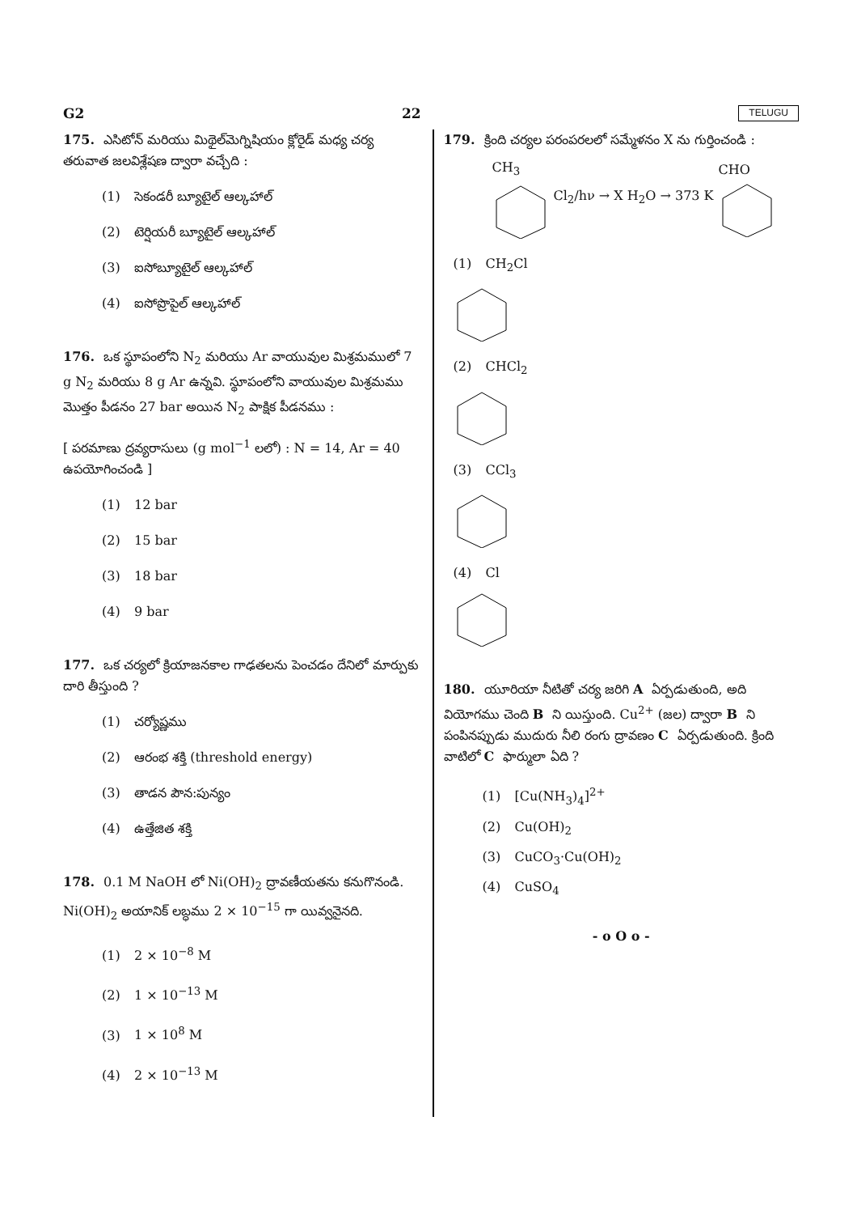G2 22 TELUGU
175. ఎసిటోన్ మరియు మిథైల్‌మెగ్నిషియం క్లోరైడ్ మధ్య చర్య తరువాత జలవిశ్లేషణ ద్వారా వచ్చేది :
(1) సెకండరీ బ్యూటైల్ ఆల్కహాల్
(2) టెర్షియరీ బ్యూటైల్ ఆల్కహాల్
(3) ఐసోబ్యూటైల్ ఆల్కహాల్
(4) ఐసోప్రొపైల్ ఆల్కహాల్
176. ఒక స్థూపంలోని N<sub>2</sub> మరియు Ar వాయువుల మిశ్రమములో 7 g N<sub>2</sub> మరియు 8 g Ar ఉన్నవి. స్థూపంలోని వాయువుల మిశ్రమము మొత్తం పీడనం 27 bar అయిన N<sub>2</sub> పాక్షిక పీడనము :
[ పరమాణు ద్రవ్యరాసులు (g mol<sup>−1</sup> లలో) : N = 14, Ar = 40 ఉపయోగించండి ]
(1) 12 bar
(2) 15 bar
(3) 18 bar
(4) 9 bar
177. ఒక చర్యలో క్రియాజనకాల గాఢతలను పెంచడం దేనిలో మార్పుకు దారి తీస్తుంది ?
(1) చర్యోష్ణము
(2) ఆరంభ శక్తి (threshold energy)
(3) తాడన పౌన:పున్యం
(4) ఉత్తేజిత శక్తి
178. 0.1 M NaOH లో Ni(OH)<sub>2</sub> ద్రావణీయతను కనుగొనండి. Ni(OH)<sub>2</sub> అయానిక్ లబ్ధము 2 × 10<sup>−15</sup> గా యివ్వనైనది.
(1) 2 × 10<sup>−8</sup> M
(2) 1 × 10<sup>−13</sup> M
(3) 1 × 10<sup>8</sup> M
(4) 2 × 10<sup>−13</sup> M
179. క్రింది చర్యల పరంపరలలో సమ్మేళనం X ను గుర్తించండి :
CH<sub>3</sub> Cl<sub>2</sub>/hν → X H<sub>2</sub>O → 373 K CHO
(1) CH<sub>2</sub>Cl
(2) CHCl<sub>2</sub>
(3) CCl<sub>3</sub>
(4) Cl
180. యూరియా నీటితో చర్య జరిగి A ఏర్పడుతుంది, అది వియోగము చెంది B ని యిస్తుంది. Cu<sup>2+</sup> (జల) ద్వారా B ని పంపినప్పుడు ముదురు నీలి రంగు ద్రావణం C ఏర్పడుతుంది. క్రింది వాటిలో C ఫార్ములా ఏది ?
(1) [Cu(NH<sub>3</sub>)<sub>4</sub>]<sup>2+</sup>
(2) Cu(OH)<sub>2</sub>
(3) CuCO<sub>3</sub>·Cu(OH)<sub>2</sub>
(4) CuSO<sub>4</sub>
- o O o -